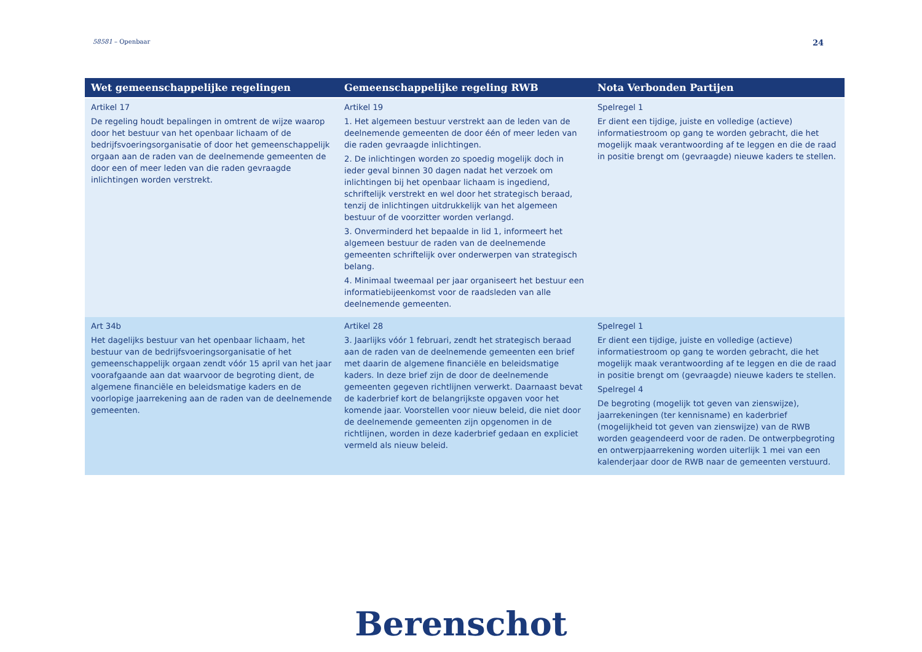58581 – Openbaar 24
| Wet gemeenschappelijke regelingen | Gemeenschappelijke regeling RWB | Nota Verbonden Partijen |
| --- | --- | --- |
| Artikel 17 De regeling houdt bepalingen in omtrent de wijze waarop door het bestuur van het openbaar lichaam of de bedrijfsvoeringsorganisatie of door het gemeenschappelijk orgaan aan de raden van de deelnemende gemeenten de door een of meer leden van die raden gevraagde inlichtingen worden verstrekt. | Artikel 19 1. Het algemeen bestuur verstrekt aan de leden van de deelnemende gemeenten de door één of meer leden van die raden gevraagde inlichtingen. 2. De inlichtingen worden zo spoedig mogelijk doch in ieder geval binnen 30 dagen nadat het verzoek om inlichtingen bij het openbaar lichaam is ingediend, schriftelijk verstrekt en wel door het strategisch beraad, tenzij de inlichtingen uitdrukkelijk van het algemeen bestuur of de voorzitter worden verlangd. 3. Onverminderd het bepaalde in lid 1, informeert het algemeen bestuur de raden van de deelnemende gemeenten schriftelijk over onderwerpen van strategisch belang. 4. Minimaal tweemaal per jaar organiseert het bestuur een informatiebijeenkomst voor de raadsleden van alle deelnemende gemeenten. | Spelregel 1 Er dient een tijdige, juiste en volledige (actieve) informatiestroom op gang te worden gebracht, die het mogelijk maak verantwoording af te leggen en die de raad in positie brengt om (gevraagde) nieuwe kaders te stellen. |
| Art 34b Het dagelijks bestuur van het openbaar lichaam, het bestuur van de bedrijfsvoeringsorganisatie of het gemeenschappelijk orgaan zendt vóór 15 april van het jaar voorafgaande aan dat waarvoor de begroting dient, de algemene financiële en beleidsmatige kaders en de voorlopige jaarrekening aan de raden van de deelnemende gemeenten. | Artikel 28 3. Jaarlijks vóór 1 februari, zendt het strategisch beraad aan de raden van de deelnemende gemeenten een brief met daarin de algemene financiële en beleidsmatige kaders. In deze brief zijn de door de deelnemende gemeenten gegeven richtlijnen verwerkt. Daarnaast bevat de kaderbrief kort de belangrijkste opgaven voor het komende jaar. Voorstellen voor nieuw beleid, die niet door de deelnemende gemeenten zijn opgenomen in de richtlijnen, worden in deze kaderbrief gedaan en expliciet vermeld als nieuw beleid. | Spelregel 1 Er dient een tijdige, juiste en volledige (actieve) informatiestroom op gang te worden gebracht, die het mogelijk maak verantwoording af te leggen en die de raad in positie brengt om (gevraagde) nieuwe kaders te stellen. Spelregel 4 De begroting (mogelijk tot geven van zienswijze), jaarrekeningen (ter kennisname) en kaderbrief (mogelijkheid tot geven van zienswijze) van de RWB worden geagendeerd voor de raden. De ontwerpbegroting en ontwerpjaarrekening worden uiterlijk 1 mei van een kalenderjaar door de RWB naar de gemeenten verstuurd. |
Berenschot